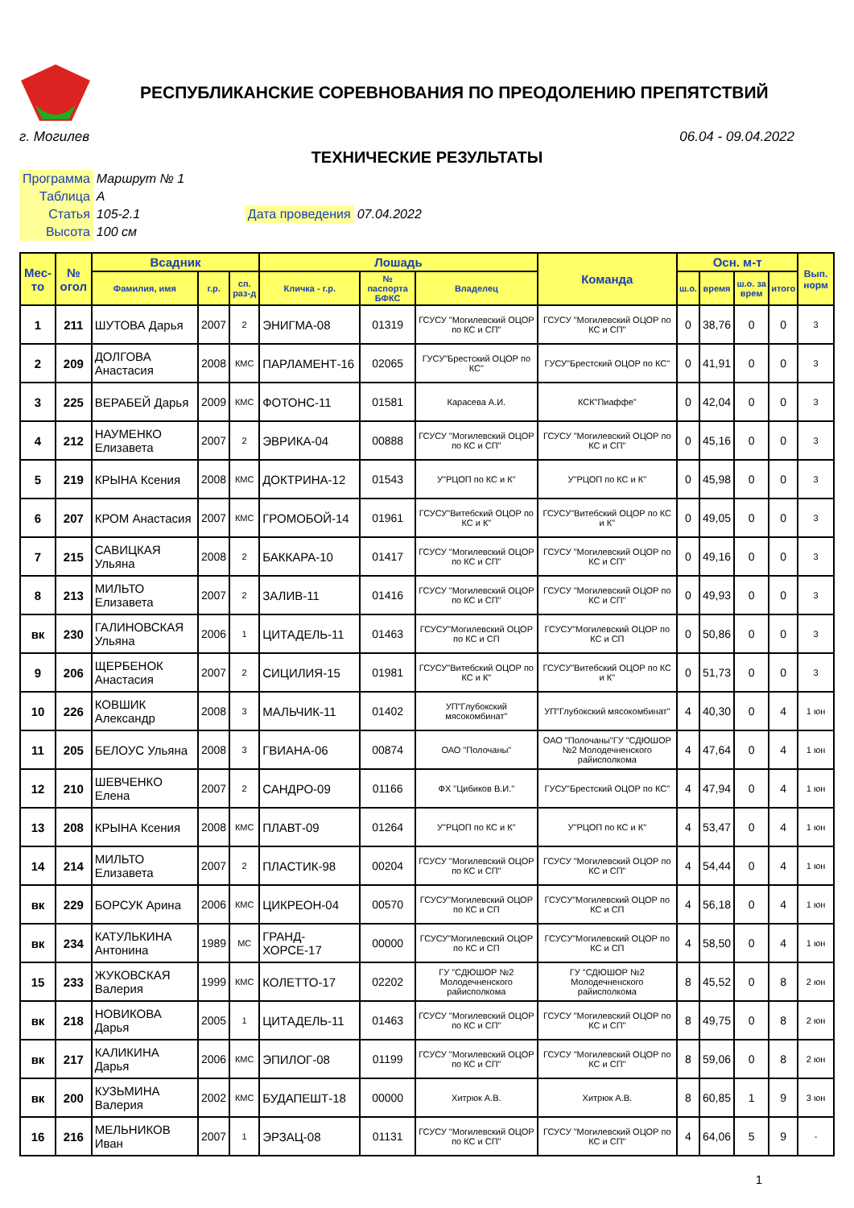РЕСПУБЛИКАНСКИЕ СОРЕВНОВАНИЯ ПО ПРЕОДОЛЕНИЮ ПРЕПЯТСТВИЙ
г. Могилев 06.04 - 09.04.2022
ТЕХНИЧЕСКИЕ РЕЗУЛЬТАТЫ
| Программа | Маршрут № 1 | | |
| Таблица | А | | |
| Статья | 105-2.1 | Дата проведения | 07.04.2022 |
| Высота | 100 см | | |
| Мес-то | № огол | Всадник | | | Лошадь | | | Команда | Осн. м-т | | | | Вып. норм |
| --- | --- | --- | --- | --- | --- | --- | --- | --- | --- | --- | --- | --- | --- |
| | | Фамилия, имя | г.р. | сп. раз-д | Кличка - г.р. | № паспорта БФКС | Владелец | | ш.о. | время | ш.о. за врем | итого | |
| 1 | 211 | ШУТОВА Дарья | 2007 | 2 | ЭНИГМА-08 | 01319 | ГСУСУ "Могилевский ОЦОР по КС и СП" | ГСУСУ "Могилевский ОЦОР по КС и СП" | 0 | 38,76 | 0 | 0 | 3 |
| 2 | 209 | ДОЛГОВА Анастасия | 2008 | КМС | ПАРЛАМЕНТ-16 | 02065 | ГУСУ"Брестский ОЦОР по КС" | ГУСУ"Брестский ОЦОР по КС" | 0 | 41,91 | 0 | 0 | 3 |
| 3 | 225 | ВЕРАБЕЙ Дарья | 2009 | КМС | ФОТОНС-11 | 01581 | Карасева А.И. | КСК"Пиаффе" | 0 | 42,04 | 0 | 0 | 3 |
| 4 | 212 | НАУМЕНКО Елизавета | 2007 | 2 | ЭВРИКА-04 | 00888 | ГСУСУ "Могилевский ОЦОР по КС и СП" | ГСУСУ "Могилевский ОЦОР по КС и СП" | 0 | 45,16 | 0 | 0 | 3 |
| 5 | 219 | КРЫНА Ксения | 2008 | КМС | ДОКТРИНА-12 | 01543 | У"РЦОП по КС и К" | У"РЦОП по КС и К" | 0 | 45,98 | 0 | 0 | 3 |
| 6 | 207 | КРОМ Анастасия | 2007 | КМС | ГРОМОБОЙ-14 | 01961 | ГСУСУ"Витебский ОЦОР по КС и К" | ГСУСУ"Витебский ОЦОР по КС и К" | 0 | 49,05 | 0 | 0 | 3 |
| 7 | 215 | САВИЦКАЯ Ульяна | 2008 | 2 | БАККАРА-10 | 01417 | ГСУСУ "Могилевский ОЦОР по КС и СП" | ГСУСУ "Могилевский ОЦОР по КС и СП" | 0 | 49,16 | 0 | 0 | 3 |
| 8 | 213 | МИЛЬТО Елизавета | 2007 | 2 | ЗАЛИВ-11 | 01416 | ГСУСУ "Могилевский ОЦОР по КС и СП" | ГСУСУ "Могилевский ОЦОР по КС и СП" | 0 | 49,93 | 0 | 0 | 3 |
| вк | 230 | ГАЛИНОВСКАЯ Ульяна | 2006 | 1 | ЦИТАДЕЛЬ-11 | 01463 | ГСУСУ"Могилевский ОЦОР по КС и СП | ГСУСУ"Могилевский ОЦОР по КС и СП | 0 | 50,86 | 0 | 0 | 3 |
| 9 | 206 | ЩЕРБЕНОК Анастасия | 2007 | 2 | СИЦИЛИЯ-15 | 01981 | ГСУСУ"Витебский ОЦОР по КС и К" | ГСУСУ"Витебский ОЦОР по КС и К" | 0 | 51,73 | 0 | 0 | 3 |
| 10 | 226 | КОВШИК Александр | 2008 | 3 | МАЛЬЧИК-11 | 01402 | УП"Глубокский мясокомбинат" | УП"Глубокский мясокомбинат" | 4 | 40,30 | 0 | 4 | 1 юн |
| 11 | 205 | БЕЛОУС Ульяна | 2008 | 3 | ГВИАНА-06 | 00874 | ОАО "Полочаны" | ОАО "Полочаны"ГУ "СДЮШОР №2 Молодечненского райисполкома | 4 | 47,64 | 0 | 4 | 1 юн |
| 12 | 210 | ШЕВЧЕНКО Елена | 2007 | 2 | САНДРО-09 | 01166 | ФХ "Цибиков В.И." | ГУСУ"Брестский ОЦОР по КС" | 4 | 47,94 | 0 | 4 | 1 юн |
| 13 | 208 | КРЫНА Ксения | 2008 | КМС | ПЛАВТ-09 | 01264 | У"РЦОП по КС и К" | У"РЦОП по КС и К" | 4 | 53,47 | 0 | 4 | 1 юн |
| 14 | 214 | МИЛЬТО Елизавета | 2007 | 2 | ПЛАСТИК-98 | 00204 | ГСУСУ "Могилевский ОЦОР по КС и СП" | ГСУСУ "Могилевский ОЦОР по КС и СП" | 4 | 54,44 | 0 | 4 | 1 юн |
| вк | 229 | БОРСУК Арина | 2006 | КМС | ЦИКРЕОН-04 | 00570 | ГСУСУ"Могилевский ОЦОР по КС и СП | ГСУСУ"Могилевский ОЦОР по КС и СП | 4 | 56,18 | 0 | 4 | 1 юн |
| вк | 234 | КАТУЛЬКИНА Антонина | 1989 | МС | ГРАНД-ХОРСЕ-17 | 00000 | ГСУСУ"Могилевский ОЦОР по КС и СП | ГСУСУ"Могилевский ОЦОР по КС и СП | 4 | 58,50 | 0 | 4 | 1 юн |
| 15 | 233 | ЖУКОВСКАЯ Валерия | 1999 | КМС | КОЛЕТТО-17 | 02202 | ГУ "СДЮШОР №2 Молодечненского райисполкома | ГУ "СДЮШОР №2 Молодечненского райисполкома | 8 | 45,52 | 0 | 8 | 2 юн |
| вк | 218 | НОВИКОВА Дарья | 2005 | 1 | ЦИТАДЕЛЬ-11 | 01463 | ГСУСУ "Могилевский ОЦОР по КС и СП" | ГСУСУ "Могилевский ОЦОР по КС и СП" | 8 | 49,75 | 0 | 8 | 2 юн |
| вк | 217 | КАЛИКИНА Дарья | 2006 | КМС | ЭПИЛОГ-08 | 01199 | ГСУСУ "Могилевский ОЦОР по КС и СП" | ГСУСУ "Могилевский ОЦОР по КС и СП" | 8 | 59,06 | 0 | 8 | 2 юн |
| вк | 200 | КУЗЬМИНА Валерия | 2002 | КМС | БУДАПЕШТ-18 | 00000 | Хитрюк А.В. | Хитрюк А.В. | 8 | 60,85 | 1 | 9 | 3 юн |
| 16 | 216 | МЕЛЬНИКОВ Иван | 2007 | 1 | ЭРЗАЦ-08 | 01131 | ГСУСУ "Могилевский ОЦОР по КС и СП" | ГСУСУ "Могилевский ОЦОР по КС и СП" | 4 | 64,06 | 5 | 9 | - |
1